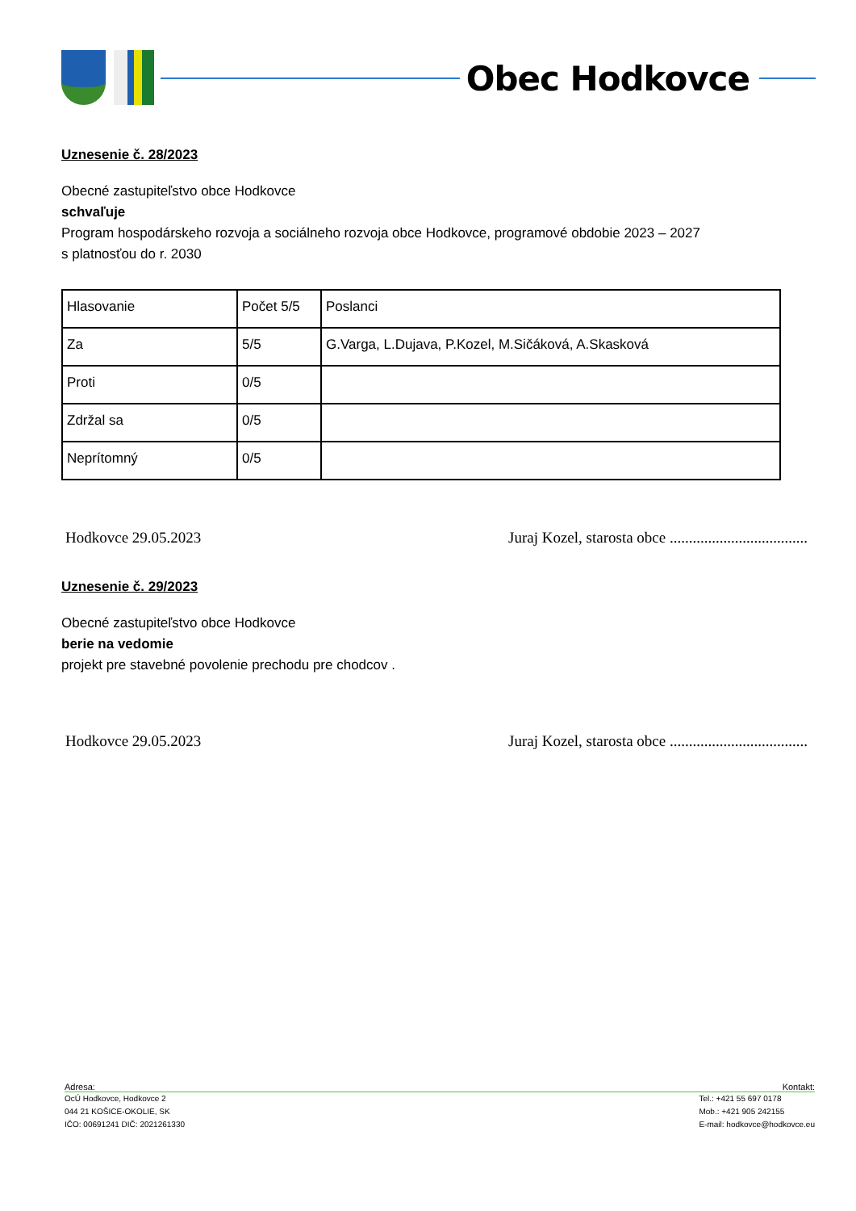Obec Hodkovce
Uznesenie č. 28/2023
Obecné zastupiteľstvo obce Hodkovce
schvaľuje
Program hospodárskeho rozvoja a sociálneho rozvoja obce Hodkovce, programové obdobie 2023 – 2027
s platnosťou do r. 2030
| Hlasovanie | Počet 5/5 | Poslanci |
| Za | 5/5 | G.Varga, L.Dujava, P.Kozel, M.Sičáková, A.Skasková |
| Proti | 0/5 | |
| Zdržal sa | 0/5 | |
| Neprítomný | 0/5 | |
Hodkovce 29.05.2023 Juraj Kozel, starosta obce ....................................
Uznesenie č. 29/2023
Obecné zastupiteľstvo obce Hodkovce
berie na vedomie
projekt pre stavebné povolenie prechodu pre chodcov .
Hodkovce 29.05.2023 Juraj Kozel, starosta obce ....................................
Adresa: Kontakt:
OcÚ Hodkovce, Hodkovce 2
044 21 KOŠICE-OKOLIE, SK
IČO: 00691241 DIČ: 2021261330
Tel.: +421 55 697 0178
Mob.: +421 905 242155
E-mail: hodkovce@hodkovce.eu